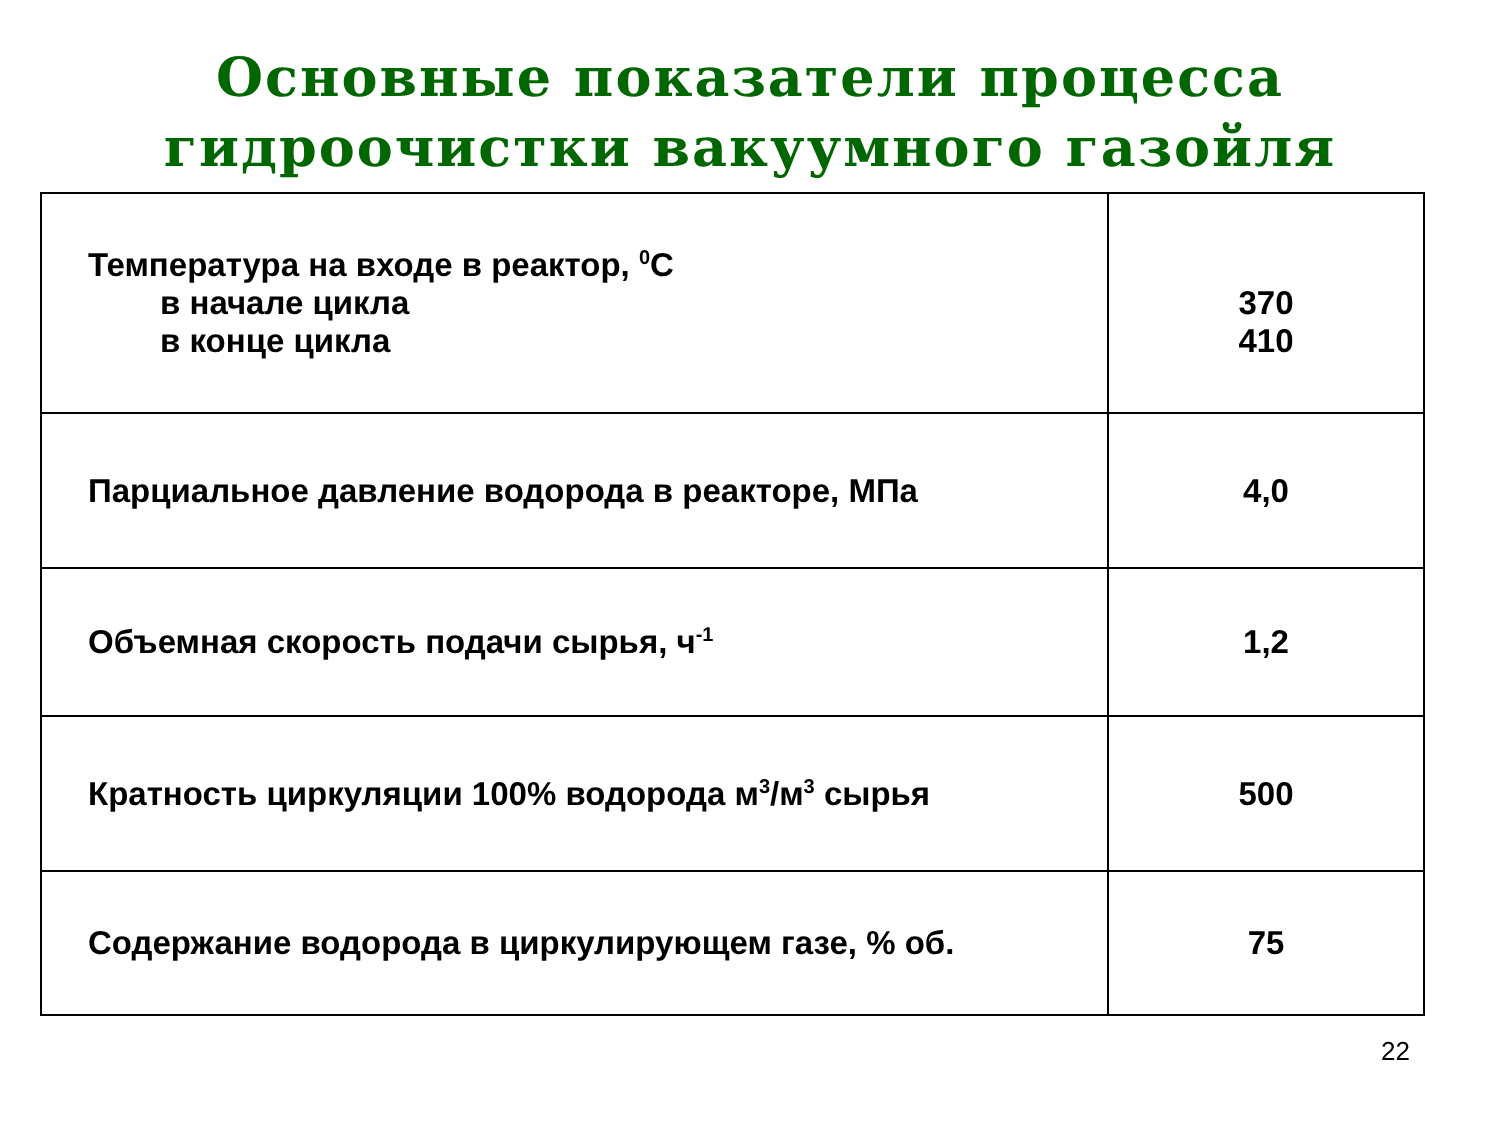Основные показатели процесса
гидроочистки вакуумного газойля
| Температура на входе в реактор, <sup>0</sup>С в начале цикла в конце цикла | 370 410 |
| Парциальное давление водорода в реакторе, МПа | 4,0 |
| Объемная скорость подачи сырья, ч<sup>-1</sup> | 1,2 |
| Кратность циркуляции 100% водорода м<sup>3</sup>/м<sup>3</sup> сырья | 500 |
| Содержание водорода в циркулирующем газе, % об. | 75 |
22